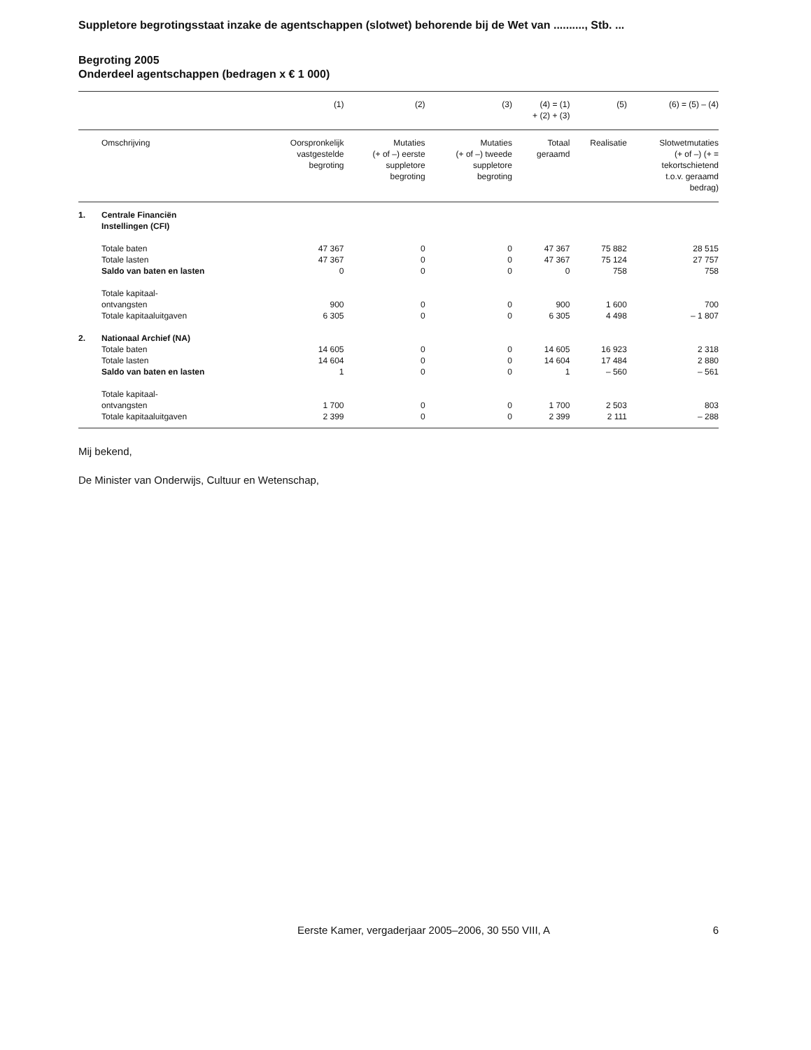Suppletore begrotingsstaat inzake de agentschappen (slotwet) behorende bij de Wet van .........., Stb. ...
Begroting 2005
Onderdeel agentschappen (bedragen x € 1 000)
| | | (1) | (2) | (3) | (4) = (1) + (2) + (3) | (5) | (6) = (5) – (4) |
| --- | --- | --- | --- | --- | --- | --- | --- |
| | Omschrijving | Oorspronkelijk vastgestelde begroting | Mutaties (+ of –) eerste suppletore begroting | Mutaties (+ of –) tweede suppletore begroting | Totaal geraamd | Realisatie | Slotwetmutaties (+ of –) (+ = tekortschietend t.o.v. geraamd bedrag) |
| 1. | Centrale Financiën Instellingen (CFI) | | | | | | |
| | Totale baten | 47 367 | 0 | 0 | 47 367 | 75 882 | 28 515 |
| | Totale lasten | 47 367 | 0 | 0 | 47 367 | 75 124 | 27 757 |
| | Saldo van baten en lasten | 0 | 0 | 0 | 0 | 758 | 758 |
| | Totale kapitaal- ontvangsten | 900 | 0 | 0 | 900 | 1 600 | 700 |
| | Totale kapitaaluitgaven | 6 305 | 0 | 0 | 6 305 | 4 498 | – 1 807 |
| 2. | Nationaal Archief (NA) | | | | | | |
| | Totale baten | 14 605 | 0 | 0 | 14 605 | 16 923 | 2 318 |
| | Totale lasten | 14 604 | 0 | 0 | 14 604 | 17 484 | 2 880 |
| | Saldo van baten en lasten | 1 | 0 | 0 | 1 | – 560 | – 561 |
| | Totale kapitaal- ontvangsten | 1 700 | 0 | 0 | 1 700 | 2 503 | 803 |
| | Totale kapitaaluitgaven | 2 399 | 0 | 0 | 2 399 | 2 111 | – 288 |
Mij bekend,
De Minister van Onderwijs, Cultuur en Wetenschap,
Eerste Kamer, vergaderjaar 2005–2006, 30 550 VIII, A 6